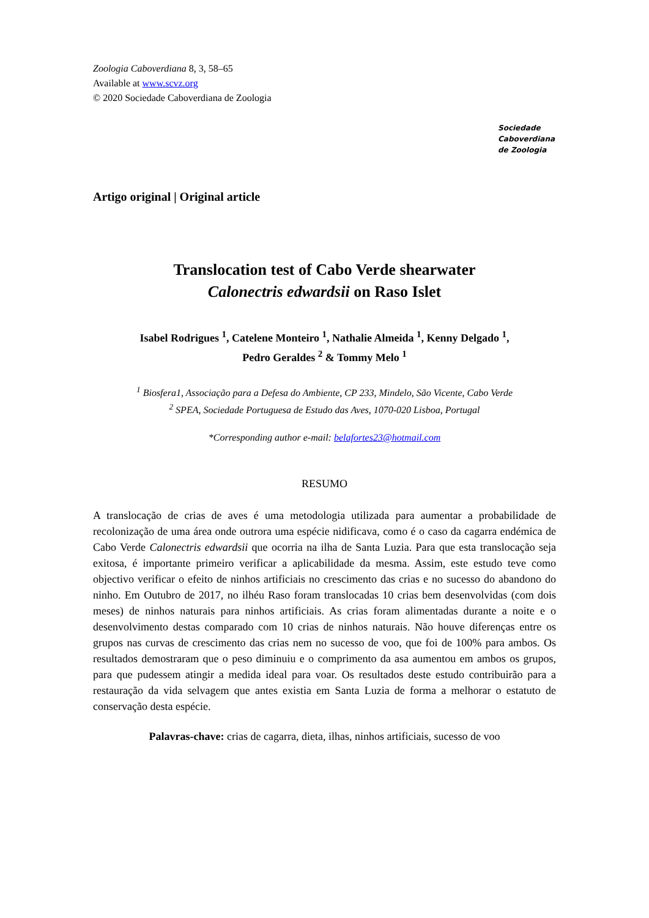Zoologia Caboverdiana 8, 3, 58–65
Available at www.scvz.org
© 2020 Sociedade Caboverdiana de Zoologia
Sociedade
Caboverdiana
de Zoologia
Artigo original | Original article
Translocation test of Cabo Verde shearwater
Calonectris edwardsii on Raso Islet
Isabel Rodrigues <sup>1</sup>, Catelene Monteiro <sup>1</sup>, Nathalie Almeida <sup>1</sup>, Kenny Delgado <sup>1</sup>,
Pedro Geraldes <sup>2</sup> & Tommy Melo <sup>1</sup>
<sup>1</sup> Biosfera1, Associação para a Defesa do Ambiente, CP 233, Mindelo, São Vicente, Cabo Verde
<sup>2</sup> SPEA, Sociedade Portuguesa de Estudo das Aves, 1070-020 Lisboa, Portugal
*Corresponding author e-mail: belafortes23@hotmail.com
RESUMO
A translocação de crias de aves é uma metodologia utilizada para aumentar a probabilidade de recolonização de uma área onde outrora uma espécie nidificava, como é o caso da cagarra endémica de Cabo Verde Calonectris edwardsii que ocorria na ilha de Santa Luzia. Para que esta translocação seja exitosa, é importante primeiro verificar a aplicabilidade da mesma. Assim, este estudo teve como objectivo verificar o efeito de ninhos artificiais no crescimento das crias e no sucesso do abandono do ninho. Em Outubro de 2017, no ilhéu Raso foram translocadas 10 crias bem desenvolvidas (com dois meses) de ninhos naturais para ninhos artificiais. As crias foram alimentadas durante a noite e o desenvolvimento destas comparado com 10 crias de ninhos naturais. Não houve diferenças entre os grupos nas curvas de crescimento das crias nem no sucesso de voo, que foi de 100% para ambos. Os resultados demostraram que o peso diminuiu e o comprimento da asa aumentou em ambos os grupos, para que pudessem atingir a medida ideal para voar. Os resultados deste estudo contribuirão para a restauração da vida selvagem que antes existia em Santa Luzia de forma a melhorar o estatuto de conservação desta espécie.
Palavras-chave: crias de cagarra, dieta, ilhas, ninhos artificiais, sucesso de voo